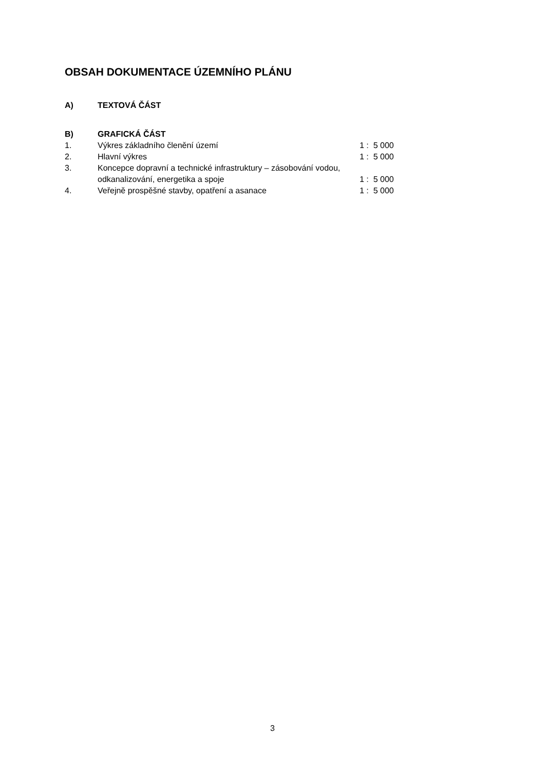OBSAH DOKUMENTACE ÚZEMNÍHO PLÁNU
A) TEXTOVÁ ČÁST
B) GRAFICKÁ ČÁST
1. Výkres základního členění území 1 : 5 000
2. Hlavní výkres 1 : 5 000
3. Koncepce dopravní a technické infrastruktury – zásobování vodou, odkanalizování, energetika a spoje
1 : 5 000
4. Veřejně prospěšné stavby, opatření a asanace 1 : 5 000
3